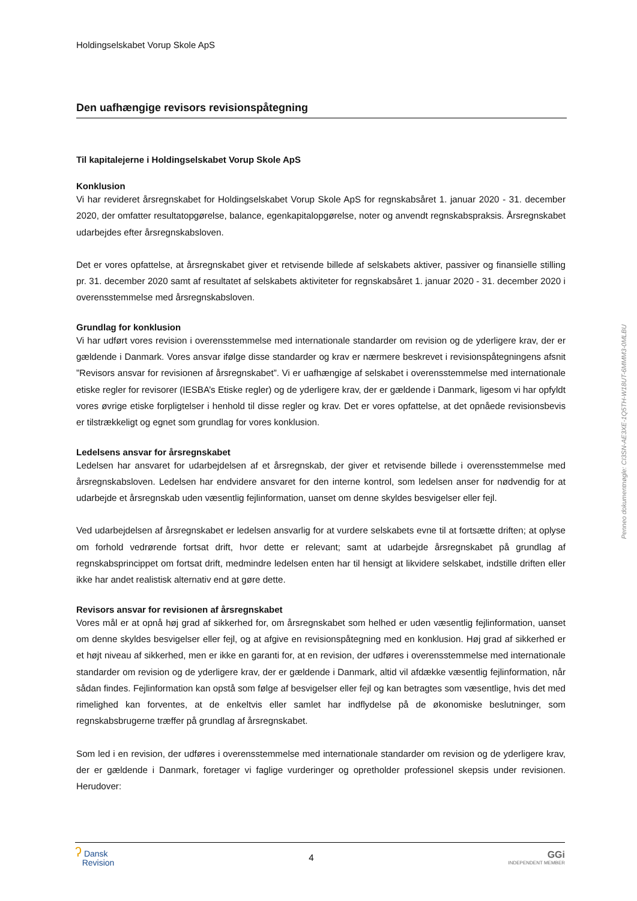Holdingselskabet Vorup Skole ApS
Den uafhængige revisors revisionspåtegning
Til kapitalejerne i Holdingselskabet Vorup Skole ApS
Konklusion
Vi har revideret årsregnskabet for Holdingselskabet Vorup Skole ApS for regnskabsåret 1. januar 2020 - 31. december 2020, der omfatter resultatopgørelse, balance, egenkapitalopgørelse, noter og anvendt regnskabspraksis. Årsregnskabet udarbejdes efter årsregnskabsloven.
Det er vores opfattelse, at årsregnskabet giver et retvisende billede af selskabets aktiver, passiver og finansielle stilling pr. 31. december 2020 samt af resultatet af selskabets aktiviteter for regnskabsåret 1. januar 2020 - 31. december 2020 i overensstemmelse med årsregnskabsloven.
Grundlag for konklusion
Vi har udført vores revision i overensstemmelse med internationale standarder om revision og de yderligere krav, der er gældende i Danmark. Vores ansvar ifølge disse standarder og krav er nærmere beskrevet i revisionspåtegningens afsnit ”Revisors ansvar for revisionen af årsregnskabet”. Vi er uafhængige af selskabet i overensstemmelse med internationale etiske regler for revisorer (IESBA’s Etiske regler) og de yderligere krav, der er gældende i Danmark, ligesom vi har opfyldt vores øvrige etiske forpligtelser i henhold til disse regler og krav. Det er vores opfattelse, at det opnåede revisionsbevis er tilstrækkeligt og egnet som grundlag for vores konklusion.
Ledelsens ansvar for årsregnskabet
Ledelsen har ansvaret for udarbejdelsen af et årsregnskab, der giver et retvisende billede i overensstemmelse med årsregnskabsloven. Ledelsen har endvidere ansvaret for den interne kontrol, som ledelsen anser for nødvendig for at udarbejde et årsregnskab uden væsentlig fejlinformation, uanset om denne skyldes besvigelser eller fejl.
Ved udarbejdelsen af årsregnskabet er ledelsen ansvarlig for at vurdere selskabets evne til at fortsætte driften; at oplyse om forhold vedrørende fortsat drift, hvor dette er relevant; samt at udarbejde årsregnskabet på grundlag af regnskabsprincippet om fortsat drift, medmindre ledelsen enten har til hensigt at likvidere selskabet, indstille driften eller ikke har andet realistisk alternativ end at gøre dette.
Revisors ansvar for revisionen af årsregnskabet
Vores mål er at opnå høj grad af sikkerhed for, om årsregnskabet som helhed er uden væsentlig fejlinformation, uanset om denne skyldes besvigelser eller fejl, og at afgive en revisionspåtegning med en konklusion. Høj grad af sikkerhed er et højt niveau af sikkerhed, men er ikke en garanti for, at en revision, der udføres i overensstemmelse med internationale standarder om revision og de yderligere krav, der er gældende i Danmark, altid vil afdække væsentlig fejlinformation, når sådan findes. Fejlinformation kan opstå som følge af besvigelser eller fejl og kan betragtes som væsentlige, hvis det med rimelighed kan forventes, at de enkeltvis eller samlet har indflydelse på de økonomiske beslutninger, som regnskabsbrugerne træffer på grundlag af årsregnskabet.
Som led i en revision, der udføres i overensstemmelse med internationale standarder om revision og de yderligere krav, der er gældende i Danmark, foretager vi faglige vurderinger og opretholder professionel skepsis under revisionen. Herudover:
ʔ Dansk
Revision
4
GGi
INDEPENDENT MEMBER
Penneo dokumentnøgle: CI3SN-AE3XE-1Q5TH-W18UT-6MMM3-0MLBU